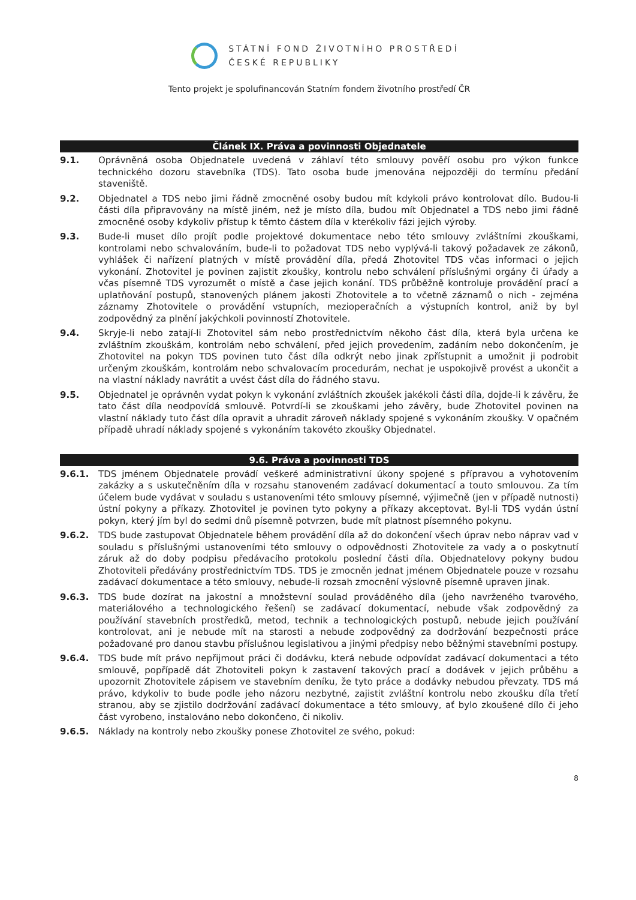STÁTNÍ FOND ŽIVOTNÍHO PROSTŘEDÍ
ČESKÉ REPUBLIKY
Tento projekt je spolufinancován Statním fondem životního prostředí ČR
Článek IX. Práva a povinnosti Objednatele
9.1. Oprávněná osoba Objednatele uvedená v záhlaví této smlouvy pověří osobu pro výkon funkce technického dozoru stavebníka (TDS). Tato osoba bude jmenována nejpozději do termínu předání staveniště.
9.2. Objednatel a TDS nebo jimi řádně zmocněné osoby budou mít kdykoli právo kontrolovat dílo. Budou-li části díla připravovány na místě jiném, než je místo díla, budou mít Objednatel a TDS nebo jimi řádně zmocněné osoby kdykoliv přístup k těmto částem díla v kterékoliv fázi jejich výroby.
9.3. Bude-li muset dílo projít podle projektové dokumentace nebo této smlouvy zvláštními zkouškami, kontrolami nebo schvalováním, bude-li to požadovat TDS nebo vyplývá-li takový požadavek ze zákonů, vyhlášek či nařízení platných v místě provádění díla, předá Zhotovitel TDS včas informaci o jejich vykonání. Zhotovitel je povinen zajistit zkoušky, kontrolu nebo schválení příslušnými orgány či úřady a včas písemně TDS vyrozumět o místě a čase jejich konání. TDS průběžně kontroluje provádění prací a uplatňování postupů, stanovených plánem jakosti Zhotovitele a to včetně záznamů o nich - zejména záznamy Zhotovitele o provádění vstupních, mezioperačních a výstupních kontrol, aniž by byl zodpovědný za plnění jakýchkoli povinností Zhotovitele.
9.4. Skryje-li nebo zatají-li Zhotovitel sám nebo prostřednictvím někoho část díla, která byla určena ke zvláštním zkouškám, kontrolám nebo schválení, před jejich provedením, zadáním nebo dokončením, je Zhotovitel na pokyn TDS povinen tuto část díla odkrýt nebo jinak zpřístupnit a umožnit ji podrobit určeným zkouškám, kontrolám nebo schvalovacím procedurám, nechat je uspokojivě provést a ukončit a na vlastní náklady navrátit a uvést část díla do řádného stavu.
9.5. Objednatel je oprávněn vydat pokyn k vykonání zvláštních zkoušek jakékoli části díla, dojde-li k závěru, že tato část díla neodpovídá smlouvě. Potvrdí-li se zkouškami jeho závěry, bude Zhotovitel povinen na vlastní náklady tuto část díla opravit a uhradit zároveň náklady spojené s vykonáním zkoušky. V opačném případě uhradí náklady spojené s vykonáním takovéto zkoušky Objednatel.
9.6. Práva a povinnosti TDS
9.6.1. TDS jménem Objednatele provádí veškeré administrativní úkony spojené s přípravou a vyhotovením zakázky a s uskutečněním díla v rozsahu stanoveném zadávací dokumentací a touto smlouvou. Za tím účelem bude vydávat v souladu s ustanoveními této smlouvy písemné, výjimečně (jen v případě nutnosti) ústní pokyny a příkazy. Zhotovitel je povinen tyto pokyny a příkazy akceptovat. Byl-li TDS vydán ústní pokyn, který jím byl do sedmi dnů písemně potvrzen, bude mít platnost písemného pokynu.
9.6.2. TDS bude zastupovat Objednatele během provádění díla až do dokončení všech úprav nebo náprav vad v souladu s příslušnými ustanoveními této smlouvy o odpovědnosti Zhotovitele za vady a o poskytnutí záruk až do doby podpisu předávacího protokolu poslední části díla. Objednatelovy pokyny budou Zhotoviteli předávány prostřednictvím TDS. TDS je zmocněn jednat jménem Objednatele pouze v rozsahu zadávací dokumentace a této smlouvy, nebude-li rozsah zmocnění výslovně písemně upraven jinak.
9.6.3. TDS bude dozírat na jakostní a množstevní soulad prováděného díla (jeho navrženého tvarového, materiálového a technologického řešení) se zadávací dokumentací, nebude však zodpovědný za používání stavebních prostředků, metod, technik a technologických postupů, nebude jejich používání kontrolovat, ani je nebude mít na starosti a nebude zodpovědný za dodržování bezpečnosti práce požadované pro danou stavbu příslušnou legislativou a jinými předpisy nebo běžnými stavebními postupy.
9.6.4. TDS bude mít právo nepřijmout práci či dodávku, která nebude odpovídat zadávací dokumentaci a této smlouvě, popřípadě dát Zhotoviteli pokyn k zastavení takových prací a dodávek v jejich průběhu a upozornit Zhotovitele zápisem ve stavebním deníku, že tyto práce a dodávky nebudou převzaty. TDS má právo, kdykoliv to bude podle jeho názoru nezbytné, zajistit zvláštní kontrolu nebo zkoušku díla třetí stranou, aby se zjistilo dodržování zadávací dokumentace a této smlouvy, ať bylo zkoušené dílo či jeho část vyrobeno, instalováno nebo dokončeno, či nikoliv.
9.6.5. Náklady na kontroly nebo zkoušky ponese Zhotovitel ze svého, pokud:
8